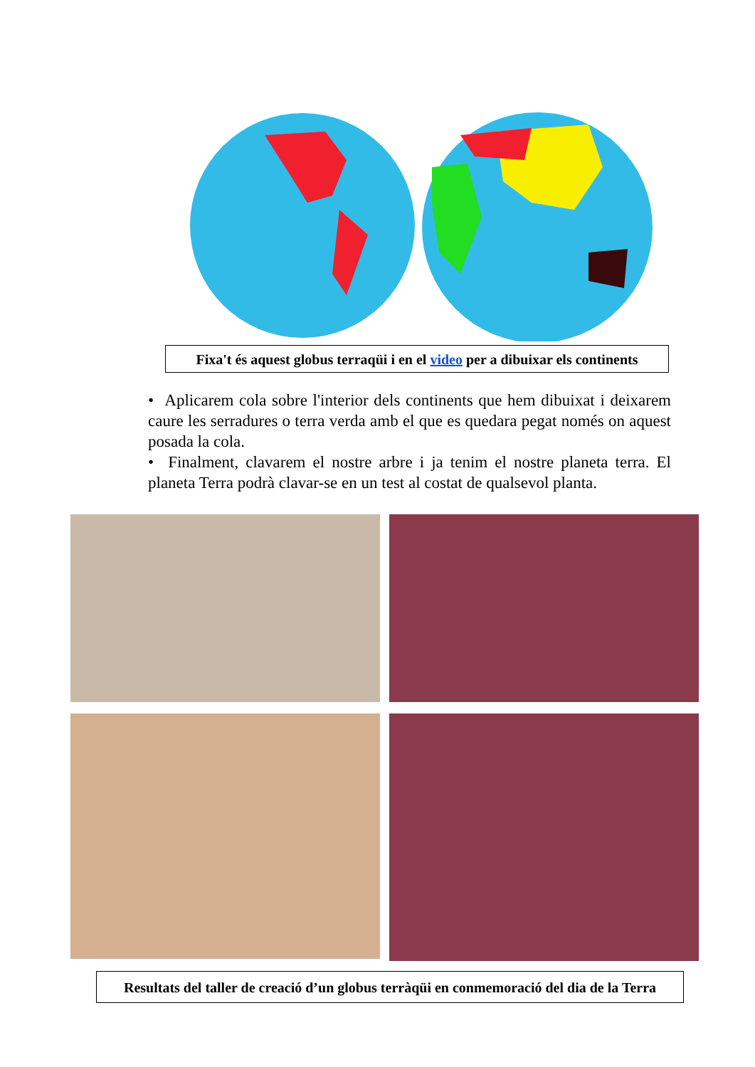Fixa't és aquest globus terraqüi i en el video per a dibuixar els continents
• Aplicarem cola sobre l'interior dels continents que hem dibuixat i deixarem caure les serradures o terra verda amb el que es quedara pegat només on aquest posada la cola.
• Finalment, clavarem el nostre arbre i ja tenim el nostre planeta terra. El planeta Terra podrà clavar-se en un test al costat de qualsevol planta.
Resultats del taller de creació d’un globus terràqüi en conmemoració del dia de la Terra